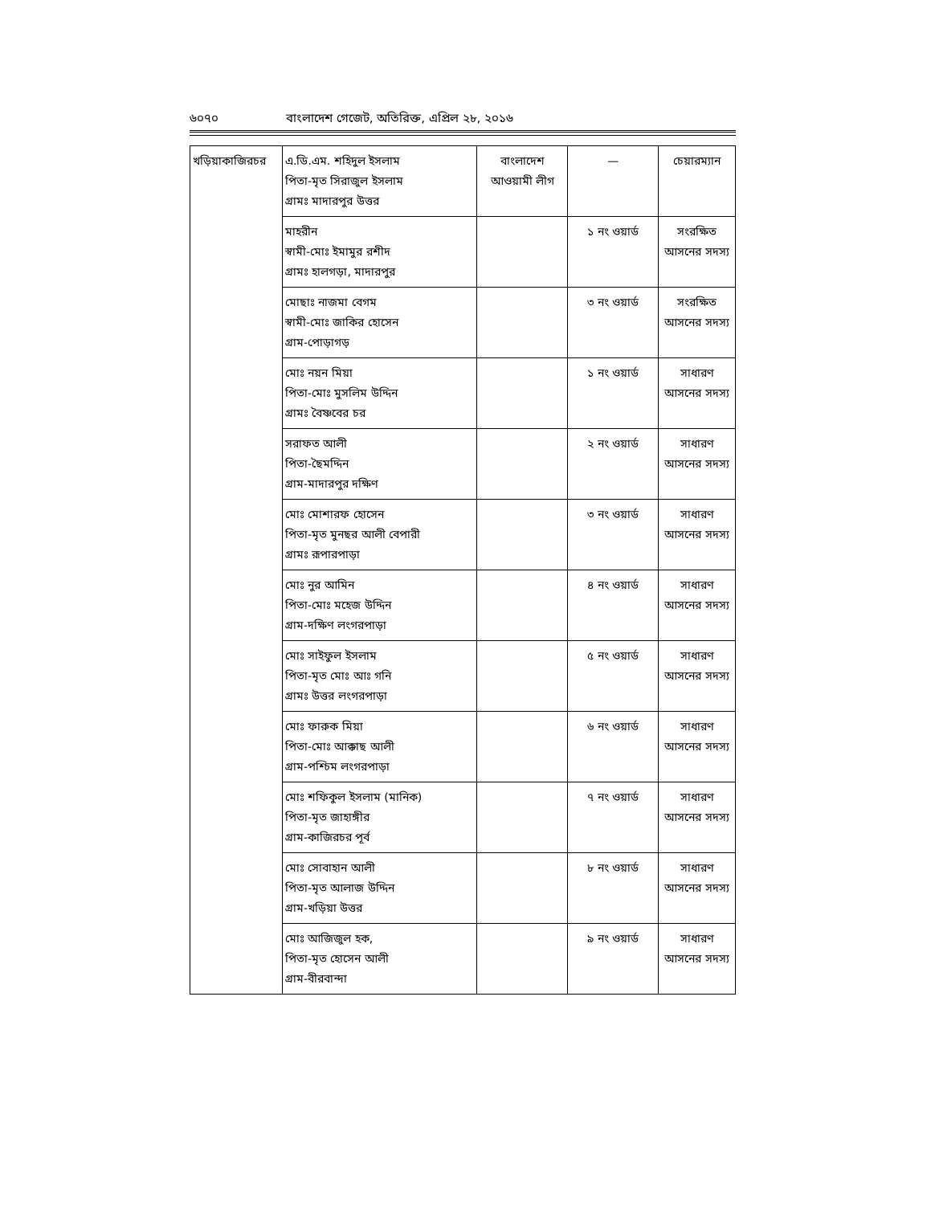৬০৭০ বাংলাদেশ গেজেট, অতিরিক্ত, এপ্রিল ২৮, ২০১৬
| খড়িয়াকাজিরচর | এ.ডি.এম. শহিদুল ইসলাম পিতা-মৃত সিরাজুল ইসলাম গ্রামঃ মাদারপুর উত্তর | বাংলাদেশ আওয়ামী লীগ | — | চেয়ারম্যান |
| | মাহরীন স্বামী-মোঃ ইমামুর রশীদ গ্রামঃ হালগড়া, মাদারপুর | | ১ নং ওয়ার্ড | সংরক্ষিত আসনের সদস্য |
| | মোছাঃ নাজমা বেগম স্বামী-মোঃ জাকির হোসেন গ্রাম-পোড়াগড় | | ৩ নং ওয়ার্ড | সংরক্ষিত আসনের সদস্য |
| | মোঃ নয়ন মিয়া পিতা-মোঃ মুসলিম উদ্দিন গ্রামঃ বৈষ্ণবের চর | | ১ নং ওয়ার্ড | সাধারণ আসনের সদস্য |
| | সরাফত আলী পিতা-ছৈমদ্দিন গ্রাম-মাদারপুর দক্ষিণ | | ২ নং ওয়ার্ড | সাধারণ আসনের সদস্য |
| | মোঃ মোশারফ হোসেন পিতা-মৃত মুনছর আলী বেপারী গ্রামঃ রূপারপাড়া | | ৩ নং ওয়ার্ড | সাধারণ আসনের সদস্য |
| | মোঃ নুর আমিন পিতা-মোঃ মহেজ উদ্দিন গ্রাম-দক্ষিণ লংগরপাড়া | | ৪ নং ওয়ার্ড | সাধারণ আসনের সদস্য |
| | মোঃ সাইফুল ইসলাম পিতা-মৃত মোঃ আঃ গনি গ্রামঃ উত্তর লংগরপাড়া | | ৫ নং ওয়ার্ড | সাধারণ আসনের সদস্য |
| | মোঃ ফারুক মিয়া পিতা-মোঃ আক্কাছ আলী গ্রাম-পশ্চিম লংগরপাড়া | | ৬ নং ওয়ার্ড | সাধারণ আসনের সদস্য |
| | মোঃ শফিকুল ইসলাম (মানিক) পিতা-মৃত জাহাঙ্গীর গ্রাম-কাজিরচর পূর্ব | | ৭ নং ওয়ার্ড | সাধারণ আসনের সদস্য |
| | মোঃ সোবাহান আলী পিতা-মৃত আলাজ উদ্দিন গ্রাম-খড়িয়া উত্তর | | ৮ নং ওয়ার্ড | সাধারণ আসনের সদস্য |
| | মোঃ আজিজুল হক, পিতা-মৃত হোসেন আলী গ্রাম-বীরবান্দা | | ৯ নং ওয়ার্ড | সাধারণ আসনের সদস্য |